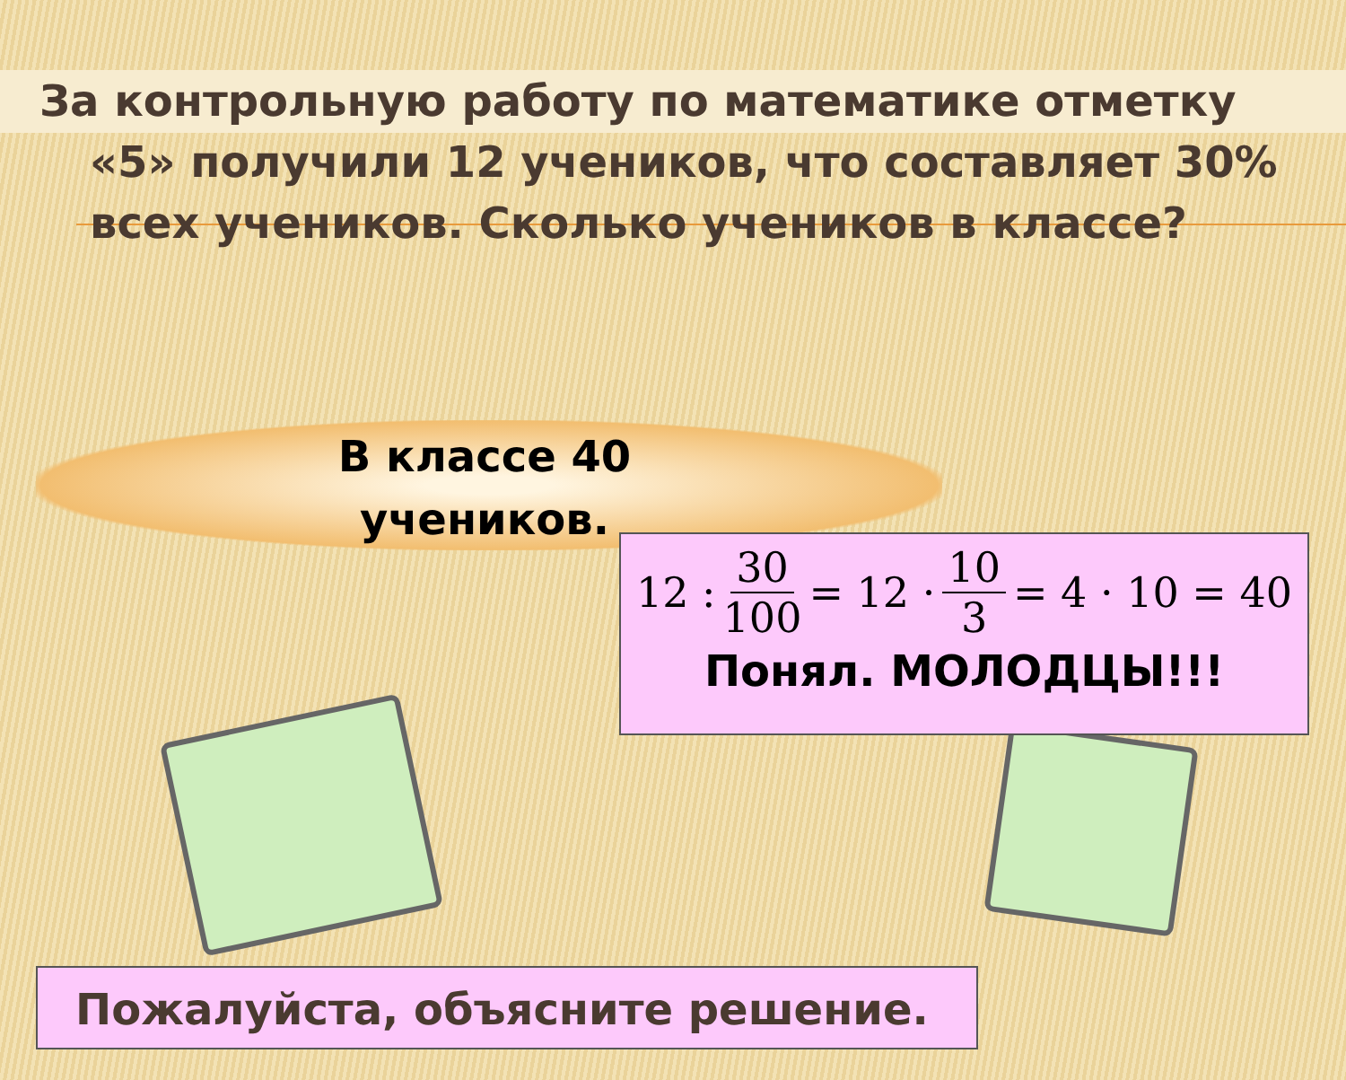За контрольную работу по математике отметку «5» получили 12 учеников, что составляет 30% всех учеников. Сколько учеников в классе?
В классе 40 учеников.
12 : 30 100 = 12 · 10 3 = 4 · 10 = 40
Понял. МОЛОДЦЫ!!!
Пожалуйста, объясните решение.